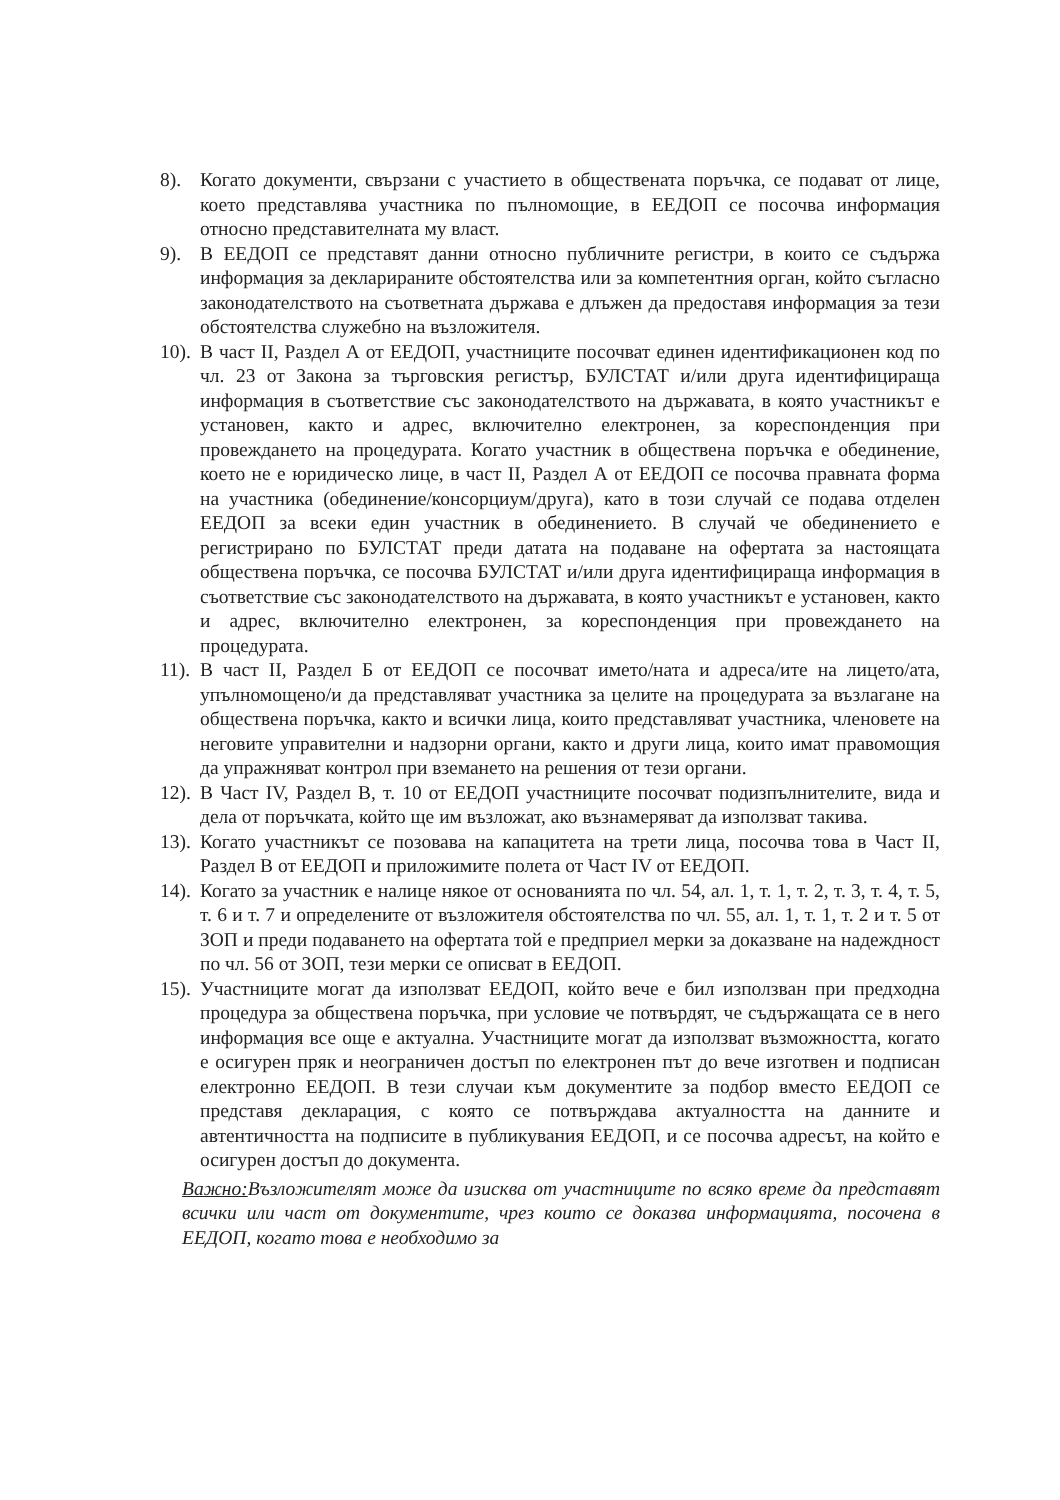8). Когато документи, свързани с участието в обществената поръчка, се подават от лице, което представлява участника по пълномощие, в ЕЕДОП се посочва информация относно представителната му власт.
9). В ЕЕДОП се представят данни относно публичните регистри, в които се съдържа информация за декларираните обстоятелства или за компетентния орган, който съгласно законодателството на съответната държава е длъжен да предоставя информация за тези обстоятелства служебно на възложителя.
10). В част II, Раздел А от ЕЕДОП, участниците посочват единен идентификационен код по чл. 23 от Закона за търговския регистър, БУЛСТАТ и/или друга идентифицираща информация в съответствие със законодателството на държавата, в която участникът е установен, както и адрес, включително електронен, за кореспонденция при провеждането на процедурата. Когато участник в обществена поръчка е обединение, което не е юридическо лице, в част II, Раздел А от ЕЕДОП се посочва правната форма на участника (обединение/консорциум/друга), като в този случай се подава отделен ЕЕДОП за всеки един участник в обединението. В случай че обединението е регистрирано по БУЛСТАТ преди датата на подаване на офертата за настоящата обществена поръчка, се посочва БУЛСТАТ и/или друга идентифицираща информация в съответствие със законодателството на държавата, в която участникът е установен, както и адрес, включително електронен, за кореспонденция при провеждането на процедурата.
11). В част II, Раздел Б от ЕЕДОП се посочват името/ната и адреса/ите на лицето/ата, упълномощено/и да представляват участника за целите на процедурата за възлагане на обществена поръчка, както и всички лица, които представляват участника, членовете на неговите управителни и надзорни органи, както и други лица, които имат правомощия да упражняват контрол при вземането на решения от тези органи.
12). В Част IV, Раздел В, т. 10 от ЕЕДОП участниците посочват подизпълнителите, вида и дела от поръчката, който ще им възложат, ако възнамеряват да използват такива.
13). Когато участникът се позовава на капацитета на трети лица, посочва това в Част II, Раздел В от ЕЕДОП и приложимите полета от Част IV от ЕЕДОП.
14). Когато за участник е налице някое от основанията по чл. 54, ал. 1, т. 1, т. 2, т. 3, т. 4, т. 5, т. 6 и т. 7 и определените от възложителя обстоятелства по чл. 55, ал. 1, т. 1, т. 2 и т. 5 от ЗОП и преди подаването на офертата той е предприел мерки за доказване на надеждност по чл. 56 от ЗОП, тези мерки се описват в ЕЕДОП.
15). Участниците могат да използват ЕЕДОП, който вече е бил използван при предходна процедура за обществена поръчка, при условие че потвърдят, че съдържащата се в него информация все още е актуална. Участниците могат да използват възможността, когато е осигурен пряк и неограничен достъп по електронен път до вече изготвен и подписан електронно ЕЕДОП. В тези случаи към документите за подбор вместо ЕЕДОП се представя декларация, с която се потвърждава актуалността на данните и автентичността на подписите в публикувания ЕЕДОП, и се посочва адресът, на който е осигурен достъп до документа.
Важно: Възложителят може да изисква от участниците по всяко време да представят всички или част от документите, чрез които се доказва информацията, посочена в ЕЕДОП, когато това е необходимо за